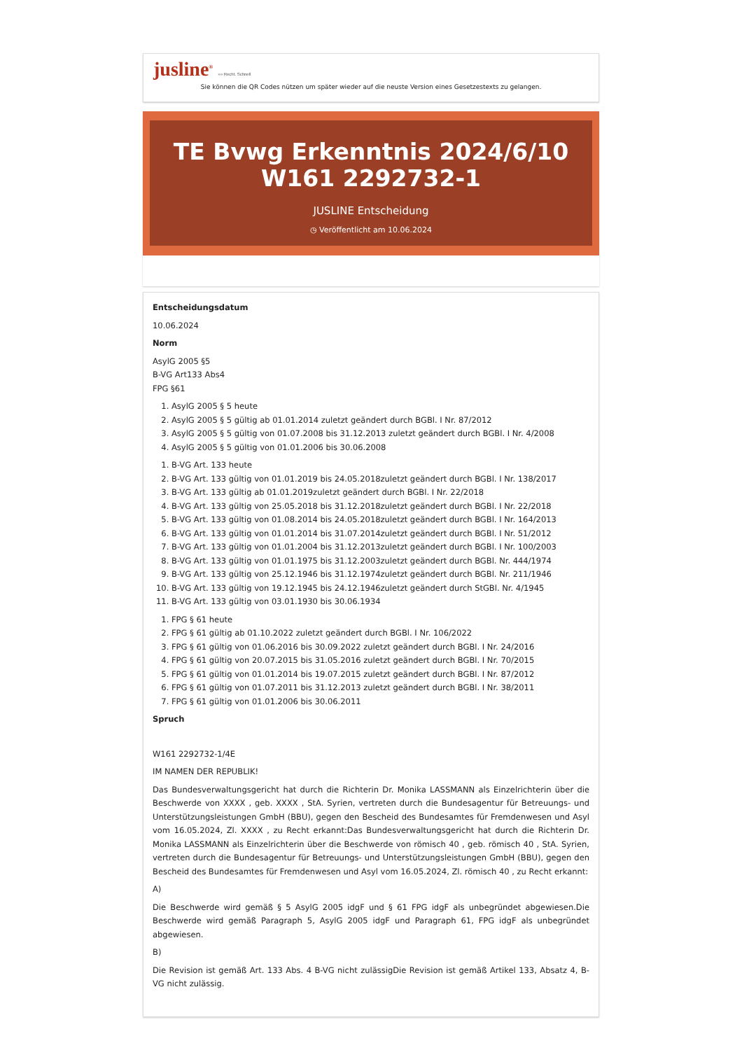jusline<sup>®</sup> »» Recht. Schnell
Sie können die QR Codes nützen um später wieder auf die neuste Version eines Gesetzestexts zu gelangen.
TE Bvwg Erkenntnis 2024/6/10 W161 2292732-1
JUSLINE Entscheidung
◷ Veröffentlicht am 10.06.2024
Entscheidungsdatum
10.06.2024
Norm
AsylG 2005 §5
B-VG Art133 Abs4
FPG §61
1. AsylG 2005 § 5 heute
2. AsylG 2005 § 5 gültig ab 01.01.2014 zuletzt geändert durch BGBl. I Nr. 87/2012
3. AsylG 2005 § 5 gültig von 01.07.2008 bis 31.12.2013 zuletzt geändert durch BGBl. I Nr. 4/2008
4. AsylG 2005 § 5 gültig von 01.01.2006 bis 30.06.2008
1. B-VG Art. 133 heute
2. B-VG Art. 133 gültig von 01.01.2019 bis 24.05.2018zuletzt geändert durch BGBl. I Nr. 138/2017
3. B-VG Art. 133 gültig ab 01.01.2019zuletzt geändert durch BGBl. I Nr. 22/2018
4. B-VG Art. 133 gültig von 25.05.2018 bis 31.12.2018zuletzt geändert durch BGBl. I Nr. 22/2018
5. B-VG Art. 133 gültig von 01.08.2014 bis 24.05.2018zuletzt geändert durch BGBl. I Nr. 164/2013
6. B-VG Art. 133 gültig von 01.01.2014 bis 31.07.2014zuletzt geändert durch BGBl. I Nr. 51/2012
7. B-VG Art. 133 gültig von 01.01.2004 bis 31.12.2013zuletzt geändert durch BGBl. I Nr. 100/2003
8. B-VG Art. 133 gültig von 01.01.1975 bis 31.12.2003zuletzt geändert durch BGBl. Nr. 444/1974
9. B-VG Art. 133 gültig von 25.12.1946 bis 31.12.1974zuletzt geändert durch BGBl. Nr. 211/1946
10. B-VG Art. 133 gültig von 19.12.1945 bis 24.12.1946zuletzt geändert durch StGBl. Nr. 4/1945
11. B-VG Art. 133 gültig von 03.01.1930 bis 30.06.1934
1. FPG § 61 heute
2. FPG § 61 gültig ab 01.10.2022 zuletzt geändert durch BGBl. I Nr. 106/2022
3. FPG § 61 gültig von 01.06.2016 bis 30.09.2022 zuletzt geändert durch BGBl. I Nr. 24/2016
4. FPG § 61 gültig von 20.07.2015 bis 31.05.2016 zuletzt geändert durch BGBl. I Nr. 70/2015
5. FPG § 61 gültig von 01.01.2014 bis 19.07.2015 zuletzt geändert durch BGBl. I Nr. 87/2012
6. FPG § 61 gültig von 01.07.2011 bis 31.12.2013 zuletzt geändert durch BGBl. I Nr. 38/2011
7. FPG § 61 gültig von 01.01.2006 bis 30.06.2011
Spruch
W161 2292732-1/4E
IM NAMEN DER REPUBLIK!
Das Bundesverwaltungsgericht hat durch die Richterin Dr. Monika LASSMANN als Einzelrichterin über die Beschwerde von XXXX , geb. XXXX , StA. Syrien, vertreten durch die Bundesagentur für Betreuungs- und Unterstützungsleistungen GmbH (BBU), gegen den Bescheid des Bundesamtes für Fremdenwesen und Asyl vom 16.05.2024, Zl. XXXX , zu Recht erkannt:Das Bundesverwaltungsgericht hat durch die Richterin Dr. Monika LASSMANN als Einzelrichterin über die Beschwerde von römisch 40 , geb. römisch 40 , StA. Syrien, vertreten durch die Bundesagentur für Betreuungs- und Unterstützungsleistungen GmbH (BBU), gegen den Bescheid des Bundesamtes für Fremdenwesen und Asyl vom 16.05.2024, Zl. römisch 40 , zu Recht erkannt:
A)
Die Beschwerde wird gemäß § 5 AsylG 2005 idgF und § 61 FPG idgF als unbegründet abgewiesen.Die Beschwerde wird gemäß Paragraph 5, AsylG 2005 idgF und Paragraph 61, FPG idgF als unbegründet abgewiesen.
B)
Die Revision ist gemäß Art. 133 Abs. 4 B-VG nicht zulässigDie Revision ist gemäß Artikel 133, Absatz 4, B-VG nicht zulässig.